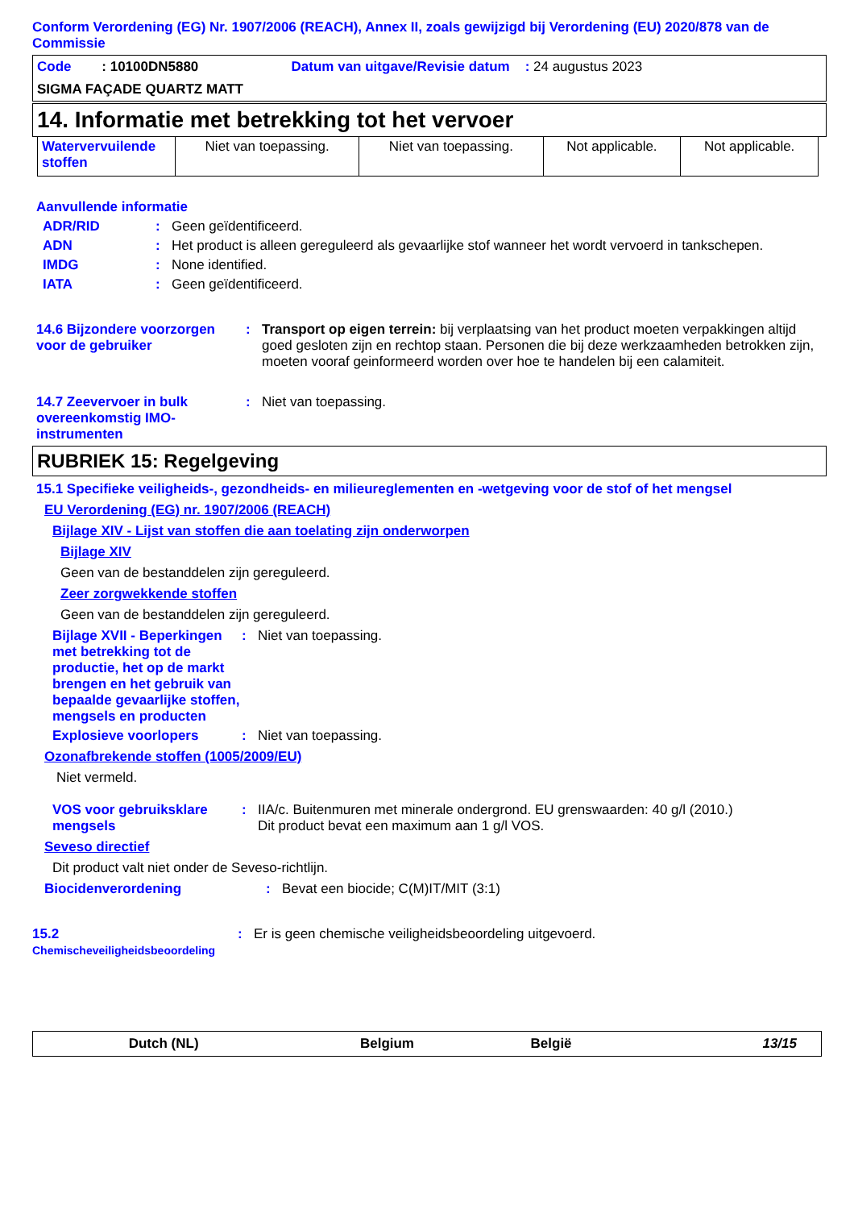Conform Verordening (EG) Nr. 1907/2006 (REACH), Annex II, zoals gewijzigd bij Verordening (EU) 2020/878 van de Commissie
| Code : 10100DN5880 | Datum van uitgave/Revisie datum : 24 augustus 2023 |
| SIGMA FAÇADE QUARTZ MATT | |
14. Informatie met betrekking tot het vervoer
| Watervervuilende stoffen | Niet van toepassing. | Niet van toepassing. | Not applicable. | Not applicable. |
Aanvullende informatie
ADR/RID: Geen geïdentificeerd.
ADN: Het product is alleen gereguleerd als gevaarlijke stof wanneer het wordt vervoerd in tankschepen.
IMDG: None identified.
IATA: Geen geïdentificeerd.
14.6 Bijzondere voorzorgen voor de gebruiker: Transport op eigen terrein: bij verplaatsing van het product moeten verpakkingen altijd goed gesloten zijn en rechtop staan. Personen die bij deze werkzaamheden betrokken zijn, moeten vooraf geinformeerd worden over hoe te handelen bij een calamiteit.
14.7 Zeevervoer in bulk overeenkomstig IMO-instrumenten: Niet van toepassing.
RUBRIEK 15: Regelgeving
15.1 Specifieke veiligheids-, gezondheids- en milieureglementen en -wetgeving voor de stof of het mengsel
EU Verordening (EG) nr. 1907/2006 (REACH)
Bijlage XIV - Lijst van stoffen die aan toelating zijn onderworpen
Bijlage XIV
Geen van de bestanddelen zijn gereguleerd.
Zeer zorgwekkende stoffen
Geen van de bestanddelen zijn gereguleerd.
Bijlage XVII - Beperkingen met betrekking tot de productie, het op de markt brengen en het gebruik van bepaalde gevaarlijke stoffen, mengsels en producten: Niet van toepassing.
Explosieve voorlopers: Niet van toepassing.
Ozonafbrekende stoffen (1005/2009/EU)
Niet vermeld.
VOS voor gebruiksklare mengsels: IIA/c. Buitenmuren met minerale ondergrond. EU grenswaarden: 40 g/l (2010.)
Dit product bevat een maximum aan 1 g/l VOS.
Seveso directief
Dit product valt niet onder de Seveso-richtlijn.
Biocidenverordening: Bevat een biocide; C(M)IT/MIT (3:1)
15.2 Chemischeveiligheidsbeoordeling: Er is geen chemische veiligheidsbeoordeling uitgevoerd.
| Dutch (NL) | Belgium | België | 13/15 |